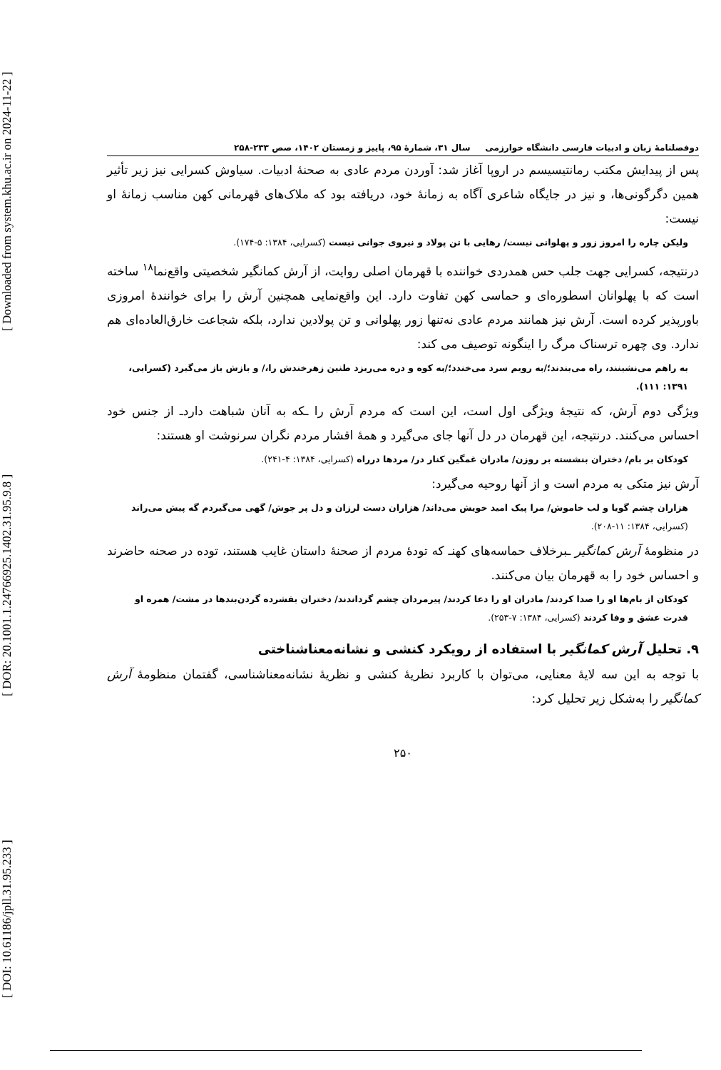[ DOI: 10.61186/jpll.31.95.233 ] [ DOR: 20.1001.1.24766925.1402.31.95.9.8 ] [ Downloaded from system.khu.ac.ir on 2024-11-22 ]
دوفصلنامهٔ زبان و ادبیات فارسی دانشگاه خوارزمی سال ۳۱، شمارهٔ ۹۵، پاییز و زمستان ۱۴۰۲، صص ۲۳۳-۲۵۸
پس از پیدایش مکتب رمانتیسیسم در اروپا آغاز شد: آوردن مردم عادی به صحنهٔ ادبیات. سیاوش کسرایی نیز زیر تأثیر همین دگرگونی‌ها، و نیز در جایگاه شاعری آگاه به زمانهٔ خود، دریافته بود که ملاک‌های قهرمانی کهن مناسب زمانهٔ او نیست:
ولیکن چاره را امروز زور و پهلوانی نیست/ رهایی با تن پولاد و نیروی جوانی نیست (کسرایی، ۱۳۸۴: ۵-۱۷۴).
درنتیجه، کسرایی جهت جلب حس همدردی خواننده با قهرمان اصلی روایت، از آرش کمانگیر شخصیتی واقع‌نما<sup>۱۸</sup> ساخته است که با پهلوانان اسطوره‌ای و حماسی کهن تفاوت دارد. این واقع‌نمایی همچنین آرش را برای خوانندهٔ امروزی باورپذیر کرده است. آرش نیز همانند مردم عادی نه‌تنها زور پهلوانی و تن پولادین ندارد، بلکه شجاعت خارق‌العاده‌ای هم ندارد. وی چهره ترسناک مرگ را اینگونه توصیف می کند:
به راهم می‌نشینند، راه می‌بندند؛/به رویم سرد می‌خندد؛/به کوه و دره می‌ریزد طنین زهرخندش را،/ و بازش باز می‌گیرد (کسرایی، ۱۳۹۱: ۱۱۱).
ویژگی دوم آرش، که نتیجهٔ ویژگی اول است، این است که مردم آرش را ـکه به آنان شباهت داردـ از جنس خود احساس می‌کنند. درنتیجه، این قهرمان در دل آنها جای می‌گیرد و همهٔ اقشار مردم نگران سرنوشت او هستند:
کودکان بر بام/ دختران بنشسته بر روزن/ مادران غمگین کنار در/ مردها درراه (کسرایی، ۱۳۸۴: ۴-۲۴۱).
آرش نیز متکی به مردم است و از آنها روحیه می‌گیرد:
هزاران چشم گویا و لب خاموش/ مرا پیک امید خویش می‌داند/ هزاران دست لرزان و دل پر جوش/ گهی می‌گیردم گه پیش می‌راند (کسرایی، ۱۳۸۴: ۱۱-۲۰۸).
در منظومهٔ آرش کمانگیر ـبرخلاف حماسه‌های کهنـ که تودهٔ مردم از صحنهٔ داستان غایب هستند، توده در صحنه حاضرند و احساس خود را به قهرمان بیان می‌کنند.
کودکان از بام‌ها او را صدا کردند/ مادران او را دعا کردند/ پیرمردان چشم گرداندند/ دختران بفشرده گردن‌بندها در مشت/ همره او قدرت عشق و وفا کردند (کسرایی، ۱۳۸۴: ۷-۲۵۳).
۹. تحلیل آرش کمانگیر با استفاده از رویکرد کنشی و نشانه‌معناشناختی
با توجه به این سه لایهٔ معنایی، می‌توان با کاربرد نظریهٔ کنشی و نظریهٔ نشانه‌معناشناسی، گفتمان منظومهٔ آرش کمانگیر را به‌شکل زیر تحلیل کرد:
۲۵۰